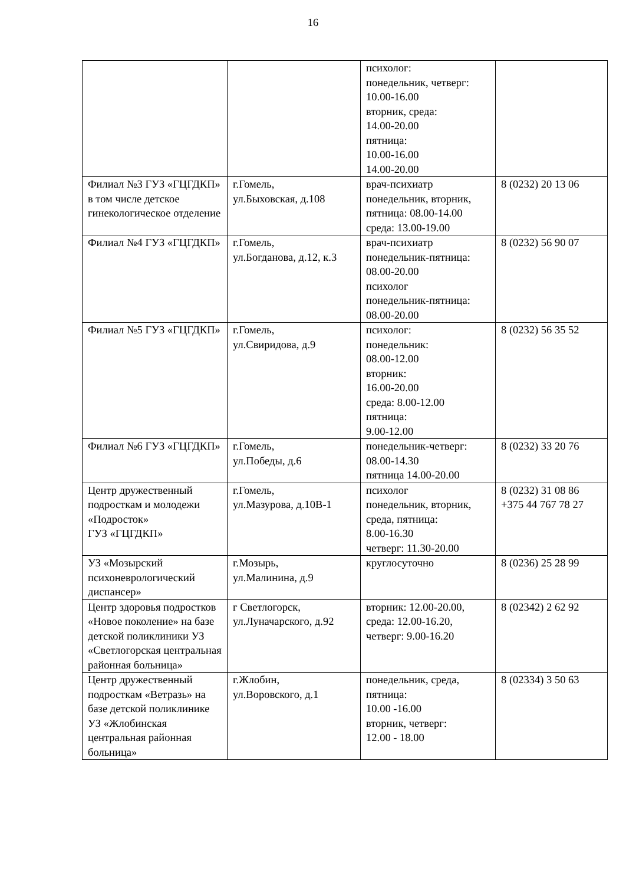16
| | | психолог: понедельник, четверг: 10.00-16.00 вторник, среда: 14.00-20.00 пятница: 10.00-16.00 14.00-20.00 | |
| Филиал №3 ГУЗ «ГЦГДКП» в том числе детское гинекологическое отделение | г.Гомель, ул.Быховская, д.108 | врач-психиатр понедельник, вторник, пятница: 08.00-14.00 среда: 13.00-19.00 | 8 (0232) 20 13 06 |
| Филиал №4 ГУЗ «ГЦГДКП» | г.Гомель, ул.Богданова, д.12, к.3 | врач-психиатр понедельник-пятница: 08.00-20.00 психолог понедельник-пятница: 08.00-20.00 | 8 (0232) 56 90 07 |
| Филиал №5 ГУЗ «ГЦГДКП» | г.Гомель, ул.Свиридова, д.9 | психолог: понедельник: 08.00-12.00 вторник: 16.00-20.00 среда: 8.00-12.00 пятница: 9.00-12.00 | 8 (0232) 56 35 52 |
| Филиал №6 ГУЗ «ГЦГДКП» | г.Гомель, ул.Победы, д.6 | понедельник-четверг: 08.00-14.30 пятница 14.00-20.00 | 8 (0232) 33 20 76 |
| Центр дружественный подросткам и молодежи «Подросток» ГУЗ «ГЦГДКП» | г.Гомель, ул.Мазурова, д.10В-1 | психолог понедельник, вторник, среда, пятница: 8.00-16.30 четверг: 11.30-20.00 | 8 (0232) 31 08 86 +375 44 767 78 27 |
| УЗ «Мозырский психоневрологический диспансер» | г.Мозырь, ул.Малинина, д.9 | круглосуточно | 8 (0236) 25 28 99 |
| Центр здоровья подростков «Новое поколение» на базе детской поликлиники УЗ «Светлогорская центральная районная больница» | г Светлогорск, ул.Луначарского, д.92 | вторник: 12.00-20.00, среда: 12.00-16.20, четверг: 9.00-16.20 | 8 (02342) 2 62 92 |
| Центр дружественный подросткам «Ветразь» на базе детской поликлинике УЗ «Жлобинская центральная районная больница» | г.Жлобин, ул.Воровского, д.1 | понедельник, среда, пятница: 10.00 -16.00 вторник, четверг: 12.00 - 18.00 | 8 (02334) 3 50 63 |